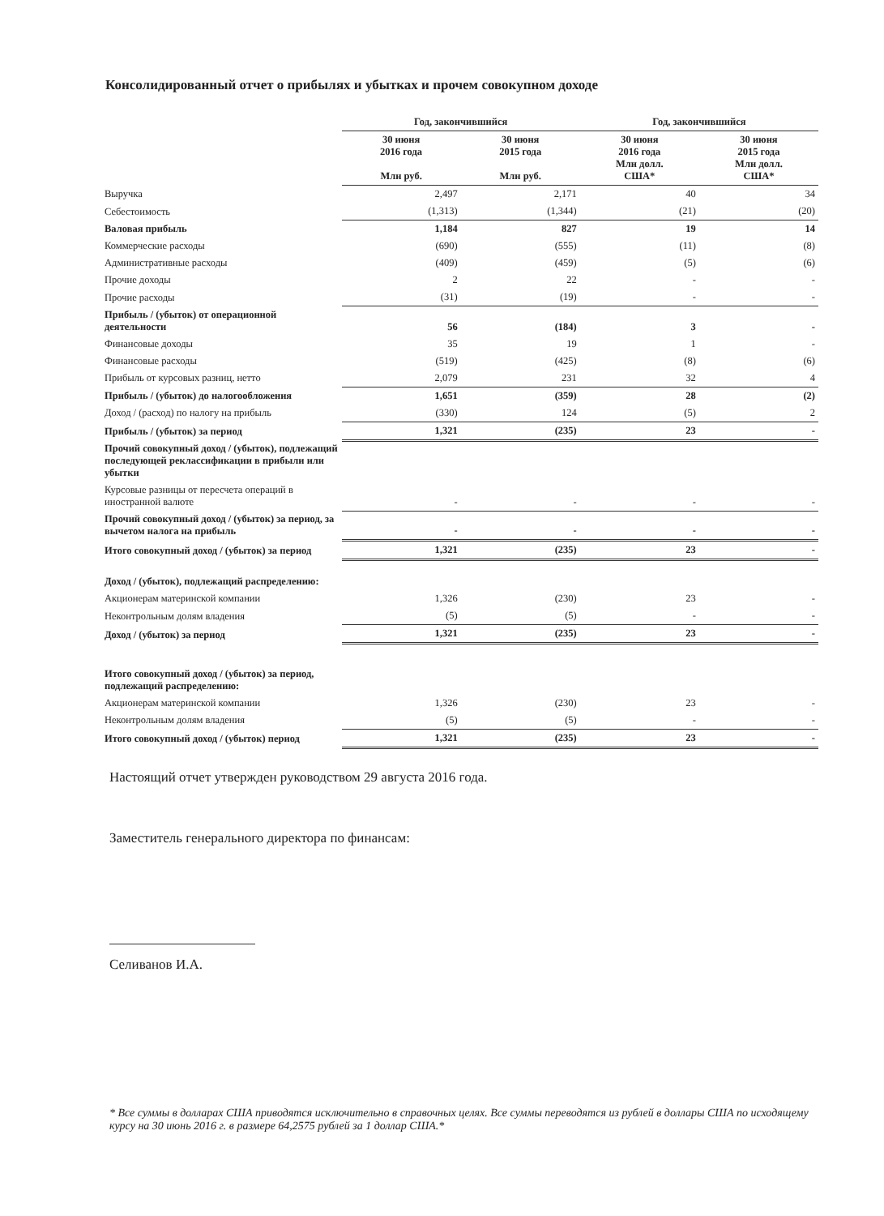Консолидированный отчет о прибылях и убытках и прочем совокупном доходе
| | Год, закончившийся | | Год, закончившийся | |
| --- | --- | --- | --- | --- |
| | 30 июня 2016 года Млн руб. | 30 июня 2015 года Млн руб. | 30 июня 2016 года Млн долл. США* | 30 июня 2015 года Млн долл. США* |
| Выручка | 2,497 | 2,171 | 40 | 34 |
| Себестоимость | (1,313) | (1,344) | (21) | (20) |
| Валовая прибыль | 1,184 | 827 | 19 | 14 |
| Коммерческие расходы | (690) | (555) | (11) | (8) |
| Административные расходы | (409) | (459) | (5) | (6) |
| Прочие доходы | 2 | 22 | - | - |
| Прочие расходы | (31) | (19) | - | - |
| Прибыль / (убыток) от операционной деятельности | 56 | (184) | 3 | - |
| Финансовые доходы | 35 | 19 | 1 | - |
| Финансовые расходы | (519) | (425) | (8) | (6) |
| Прибыль от курсовых разниц, нетто | 2,079 | 231 | 32 | 4 |
| Прибыль / (убыток) до налогообложения | 1,651 | (359) | 28 | (2) |
| Доход / (расход) по налогу на прибыль | (330) | 124 | (5) | 2 |
| Прибыль / (убыток) за период | 1,321 | (235) | 23 | - |
| Прочий совокупный доход / (убыток), подлежащий последующей реклассификации в прибыли или убытки | | | | |
| Курсовые разницы от пересчета операций в иностранной валюте | - | - | - | - |
| Прочий совокупный доход / (убыток) за период, за вычетом налога на прибыль | - | - | - | - |
| Итого совокупный доход / (убыток) за период | 1,321 | (235) | 23 | - |
| Доход / (убыток), подлежащий распределению: | | | | |
| Акционерам материнской компании | 1,326 | (230) | 23 | - |
| Неконтрольным долям владения | (5) | (5) | - | - |
| Доход / (убыток) за период | 1,321 | (235) | 23 | - |
| Итого совокупный доход / (убыток) за период, подлежащий распределению: | | | | |
| Акционерам материнской компании | 1,326 | (230) | 23 | - |
| Неконтрольным долям владения | (5) | (5) | - | - |
| Итого совокупный доход / (убыток) период | 1,321 | (235) | 23 | - |
Настоящий отчет утвержден руководством 29 августа 2016 года.
Заместитель генерального директора по финансам:
Селиванов И.А.
* Все суммы в долларах США приводятся исключительно в справочных целях. Все суммы переводятся из рублей в доллары США по исходящему курсу на 30 июнь 2016 г. в размере 64,2575 рублей за 1 доллар США.*